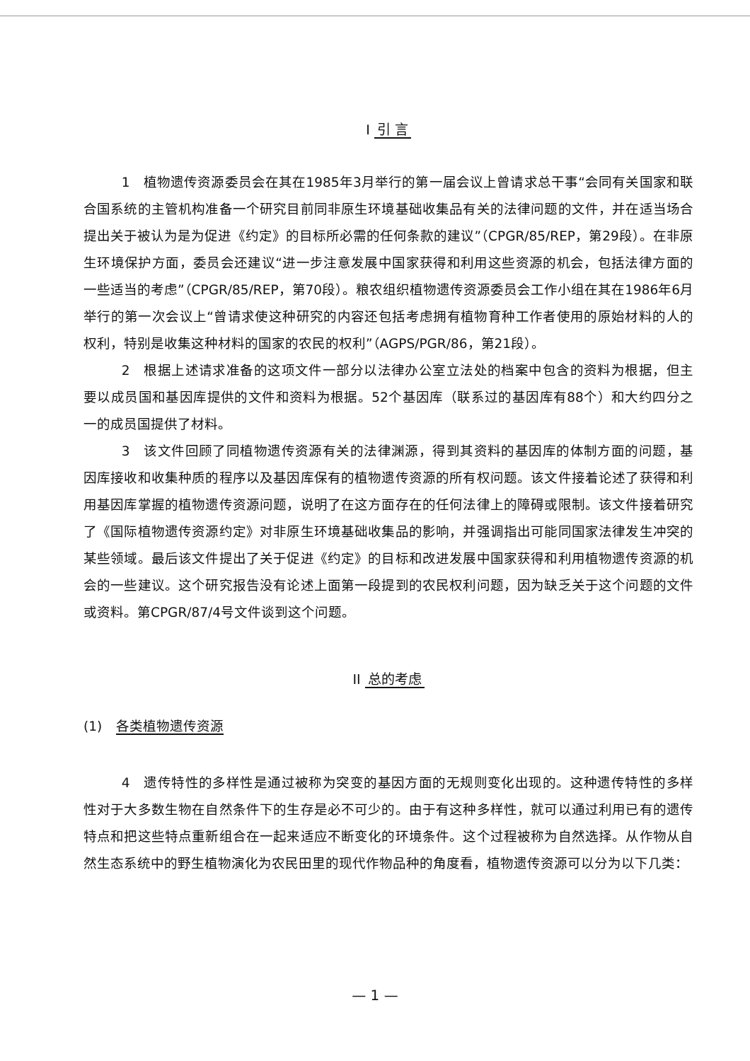I 引 言
1　植物遗传资源委员会在其在1985年3月举行的第一届会议上曾请求总干事“会同有关国家和联合国系统的主管机构准备一个研究目前同非原生环境基础收集品有关的法律问题的文件，并在适当场合提出关于被认为是为促进《约定》的目标所必需的任何条款的建议”（CPGR/85/REP，第29段）。在非原生环境保护方面，委员会还建议“进一步注意发展中国家获得和利用这些资源的机会，包括法律方面的一些适当的考虑”（CPGR/85/REP，第70段）。粮农组织植物遗传资源委员会工作小组在其在1986年6月举行的第一次会议上“曾请求使这种研究的内容还包括考虑拥有植物育种工作者使用的原始材料的人的权利，特别是收集这种材料的国家的农民的权利”（AGPS/PGR/86，第21段）。
2　根据上述请求准备的这项文件一部分以法律办公室立法处的档案中包含的资料为根据，但主要以成员国和基因库提供的文件和资料为根据。52个基因库（联系过的基因库有88个）和大约四分之一的成员国提供了材料。
3　该文件回顾了同植物遗传资源有关的法律渊源，得到其资料的基因库的体制方面的问题，基因库接收和收集种质的程序以及基因库保有的植物遗传资源的所有权问题。该文件接着论述了获得和利用基因库掌握的植物遗传资源问题，说明了在这方面存在的任何法律上的障碍或限制。该文件接着研究了《国际植物遗传资源约定》对非原生环境基础收集品的影响，并强调指出可能同国家法律发生冲突的某些领域。最后该文件提出了关于促进《约定》的目标和改进发展中国家获得和利用植物遗传资源的机会的一些建议。这个研究报告没有论述上面第一段提到的农民权利问题，因为缺乏关于这个问题的文件或资料。第CPGR/87/4号文件谈到这个问题。
II 总的考虑
(1) 各类植物遗传资源
4　遗传特性的多样性是通过被称为突变的基因方面的无规则变化出现的。这种遗传特性的多样性对于大多数生物在自然条件下的生存是必不可少的。由于有这种多样性，就可以通过利用已有的遗传特点和把这些特点重新组合在一起来适应不断变化的环境条件。这个过程被称为自然选择。从作物从自然生态系统中的野生植物演化为农民田里的现代作物品种的角度看，植物遗传资源可以分为以下几类：
— 1 —